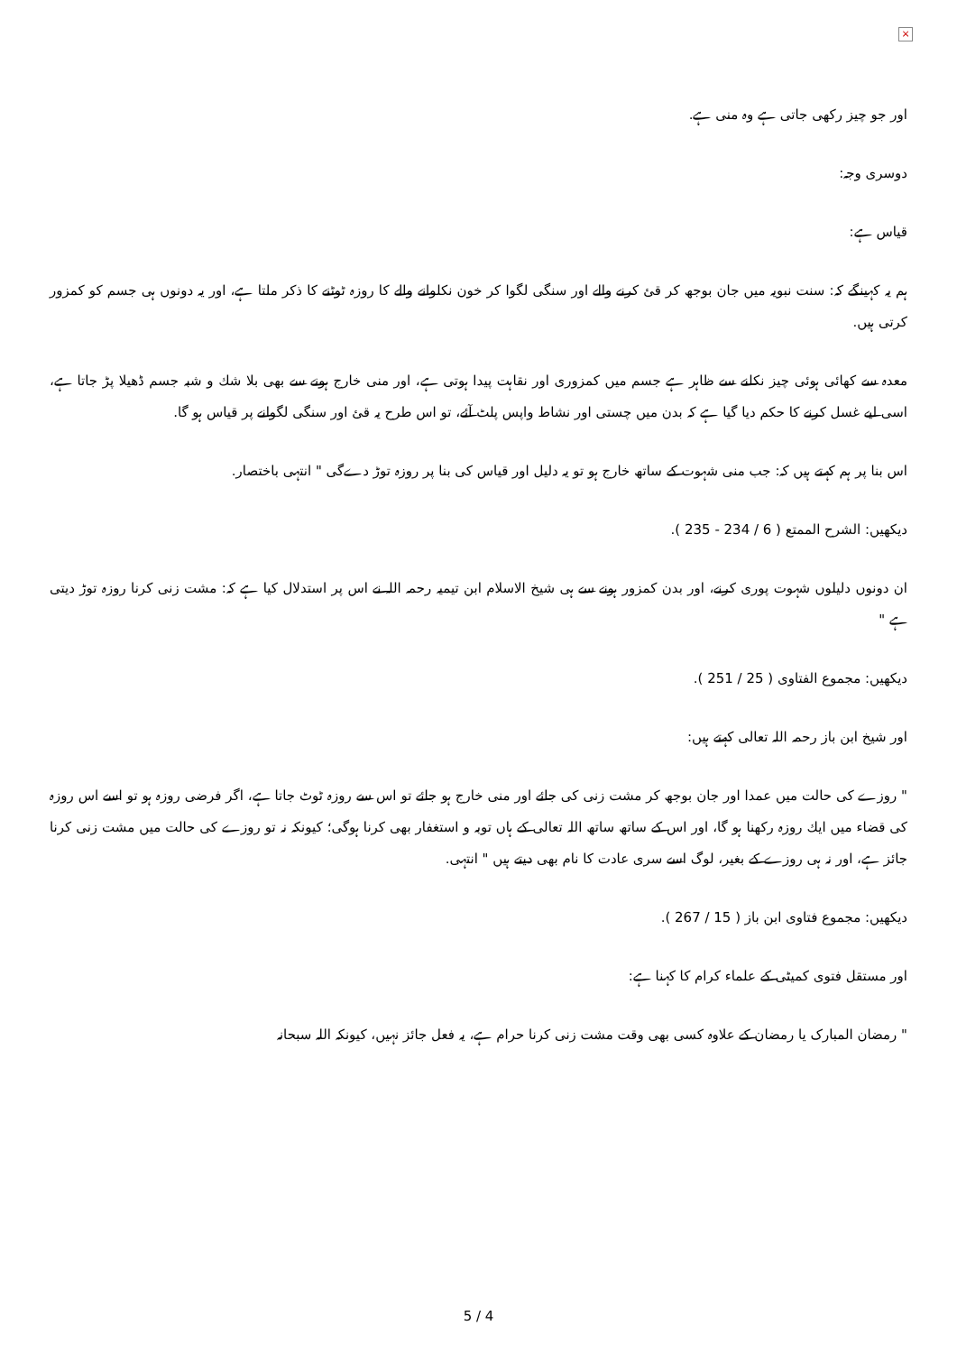×
اور جو چیز رکھی جاتی ہے وہ منی ہے.
دوسری وجہ:
قیاس ہے:
ہم یہ کہینگے کہ: سنت نبویہ میں جان بوجھ کر قئ کرنے والے اور سنگی لگوا کر خون نکلوانے والے کا روزہ ٹوٹنے کا ذکر ملتا ہے، اور یہ دونوں ہی جسم کو کمزور کرتی ہیں.
معدہ سے کھائی ہوئی چیز نکلنے سے ظاہر ہے جسم میں کمزوری اور نقاہت پیدا ہوتی ہے، اور منی خارج ہونے سے بھی بلا شك و شبہ جسم ڈھیلا پڑ جاتا ہے، اسی لیے غسل کرنے کا حکم دیا گیا ہے کہ بدن میں چستی اور نشاط واپس پلٹ آئے، تو اس طرح یہ قئ اور سنگی لگوانے پر قیاس ہو گا.
اس بنا پر ہم کہتے ہیں کہ: جب منی شہوت کے ساتھ خارج ہو تو یہ دلیل اور قیاس کی بنا پر روزہ توڑ دےگی " انتہی باختصار.
دیکھیں: الشرح الممتع ( 6 / 234 - 235 ).
ان دونوں دلیلوں شہوت پوری کرنے، اور بدن کمزور ہونے سے ہی شیخ الاسلام ابن تیمیہ رحمہ اللہ نے اس پر استدلال کیا ہے کہ: مشت زنی کرنا روزہ توڑ دیتی ہے "
دیکھیں: مجموع الفتاوی ( 25 / 251 ).
اور شیخ ابن باز رحمہ اللہ تعالی کہتے ہیں:
" روزے کی حالت میں عمدا اور جان بوجھ کر مشت زنی کی جائے اور منی خارج ہو جائے تو اس سے روزہ ٹوٹ جاتا ہے، اگر فرضی روزہ ہو تو اسے اس روزہ کی قضاء میں ایك روزہ رکھنا ہو گا، اور اس کے ساتھ ساتھ اللہ تعالی کے ہاں توبہ و استغفار بھی کرنا ہوگی؛ کیونکہ نہ تو روزے کی حالت میں مشت زنی کرنا جائز ہے، اور نہ ہی روزے کے بغیر، لوگ اسے سری عادت کا نام بھی دیتے ہیں " انتہی.
دیکھیں: مجموع فتاوی ابن باز ( 15 / 267 ).
اور مستقل فتوی کمیٹی کے علماء کرام کا کہنا ہے:
" رمضان المبارک یا رمضان کے علاوہ کسی بھی وقت مشت زنی کرنا حرام ہے، یہ فعل جائز نہیں، کیونکہ اللہ سبحانہ
5 / 4